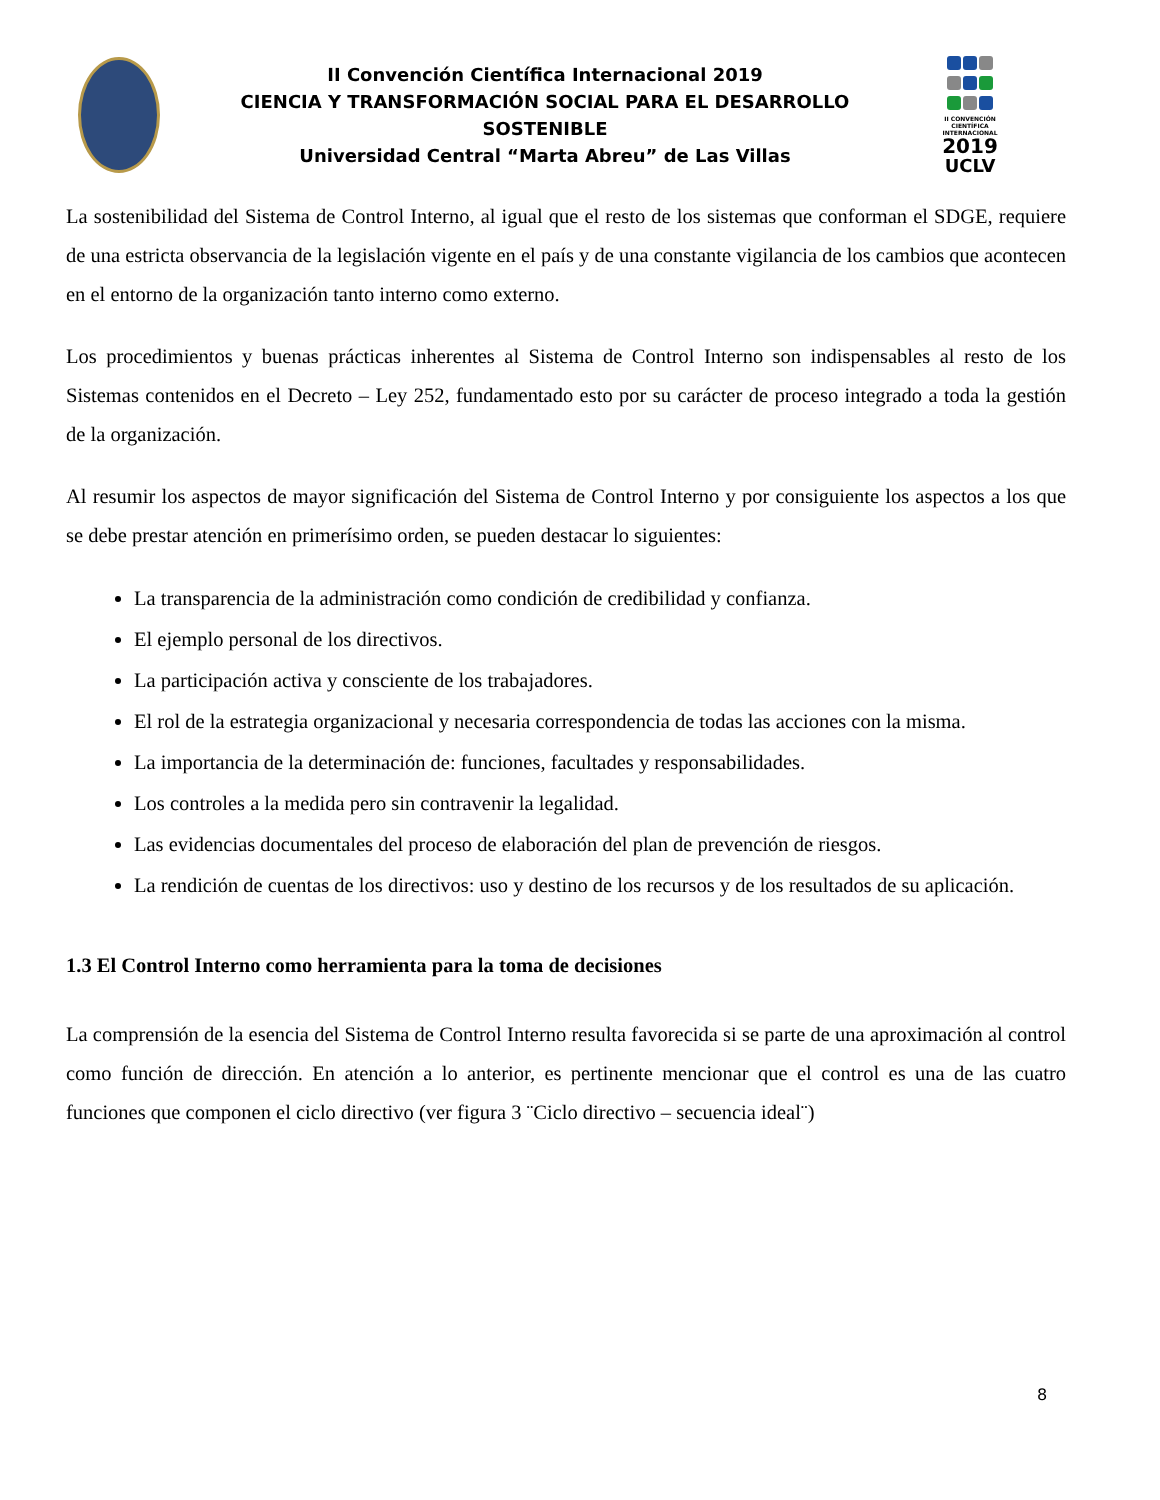II Convención Científica Internacional 2019
CIENCIA Y TRANSFORMACIÓN SOCIAL PARA EL DESARROLLO SOSTENIBLE
Universidad Central “Marta Abreu” de Las Villas
II CONVENCIÓN
CIENTÍFICA
INTERNACIONAL
2019
UCLV
La sostenibilidad del Sistema de Control Interno, al igual que el resto de los sistemas que conforman el SDGE, requiere de una estricta observancia de la legislación vigente en el país y de una constante vigilancia de los cambios que acontecen en el entorno de la organización tanto interno como externo.
Los procedimientos y buenas prácticas inherentes al Sistema de Control Interno son indispensables al resto de los Sistemas contenidos en el Decreto – Ley 252, fundamentado esto por su carácter de proceso integrado a toda la gestión de la organización.
Al resumir los aspectos de mayor significación del Sistema de Control Interno y por consiguiente los aspectos a los que se debe prestar atención en primerísimo orden, se pueden destacar lo siguientes:
La transparencia de la administración como condición de credibilidad y confianza.
El ejemplo personal de los directivos.
La participación activa y consciente de los trabajadores.
El rol de la estrategia organizacional y necesaria correspondencia de todas las acciones con la misma.
La importancia de la determinación de: funciones, facultades y responsabilidades.
Los controles a la medida pero sin contravenir la legalidad.
Las evidencias documentales del proceso de elaboración del plan de prevención de riesgos.
La rendición de cuentas de los directivos: uso y destino de los recursos y de los resultados de su aplicación.
1.3 El Control Interno como herramienta para la toma de decisiones
La comprensión de la esencia del Sistema de Control Interno resulta favorecida si se parte de una aproximación al control como función de dirección. En atención a lo anterior, es pertinente mencionar que el control es una de las cuatro funciones que componen el ciclo directivo (ver figura 3 ¨Ciclo directivo – secuencia ideal¨)
8